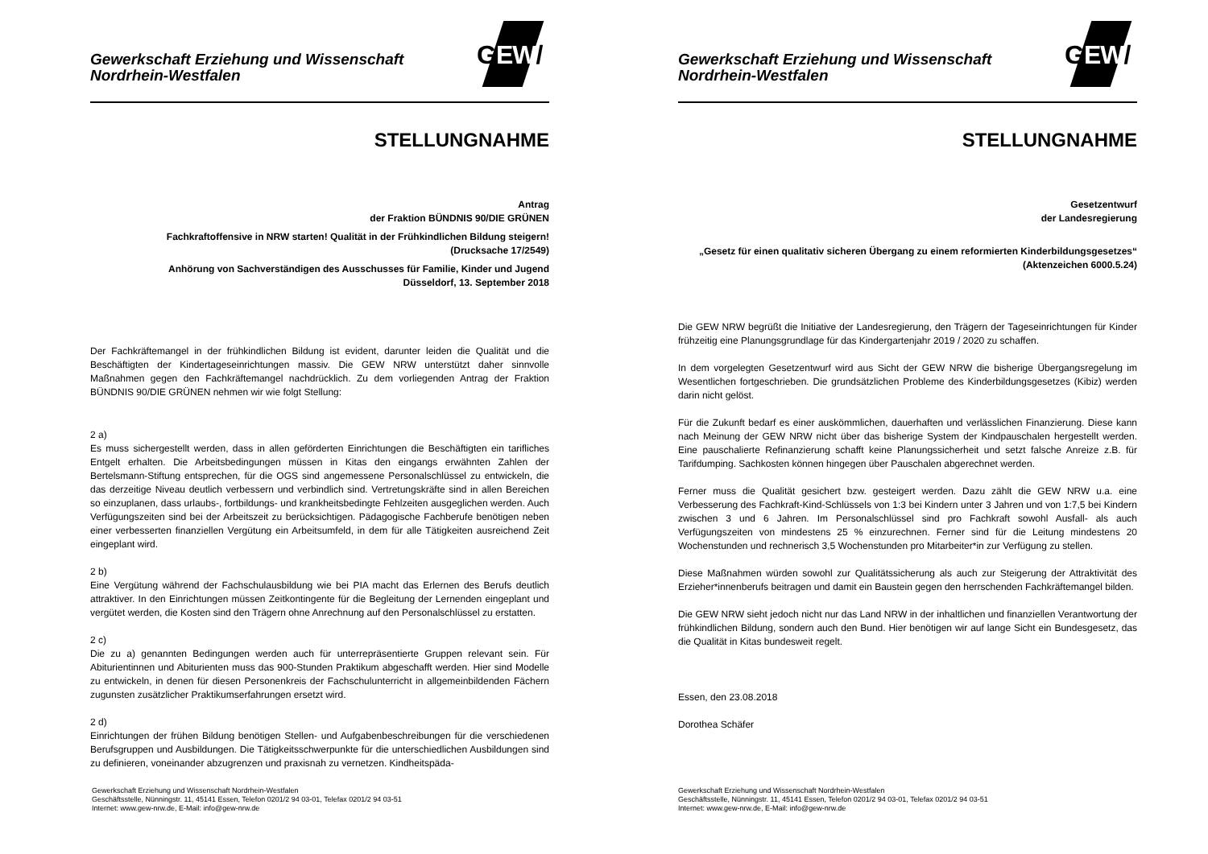Gewerkschaft Erziehung und Wissenschaft
Nordrhein-Westfalen
GEW/
STELLUNGNAHME
Antrag
der Fraktion BÜNDNIS 90/DIE GRÜNEN
Fachkraftoffensive in NRW starten! Qualität in der Frühkindlichen Bildung steigern!
(Drucksache 17/2549)
Anhörung von Sachverständigen des Ausschusses für Familie, Kinder und Jugend
Düsseldorf, 13. September 2018
Der Fachkräftemangel in der frühkindlichen Bildung ist evident, darunter leiden die Qualität und die Beschäftigten der Kindertageseinrichtungen massiv. Die GEW NRW unterstützt daher sinnvolle Maßnahmen gegen den Fachkräftemangel nachdrücklich. Zu dem vorliegenden Antrag der Fraktion BÜNDNIS 90/DIE GRÜNEN nehmen wir wie folgt Stellung:
2 a)
Es muss sichergestellt werden, dass in allen geförderten Einrichtungen die Beschäftigten ein tarifliches Entgelt erhalten. Die Arbeitsbedingungen müssen in Kitas den eingangs erwähnten Zahlen der Bertelsmann-Stiftung entsprechen, für die OGS sind angemessene Personalschlüssel zu entwickeln, die das derzeitige Niveau deutlich verbessern und verbindlich sind. Vertretungskräfte sind in allen Bereichen so einzuplanen, dass urlaubs-, fortbildungs- und krankheitsbedingte Fehlzeiten ausgeglichen werden. Auch Verfügungszeiten sind bei der Arbeitszeit zu berücksichtigen. Pädagogische Fachberufe benötigen neben einer verbesserten finanziellen Vergütung ein Arbeitsumfeld, in dem für alle Tätigkeiten ausreichend Zeit eingeplant wird.
2 b)
Eine Vergütung während der Fachschulausbildung wie bei PIA macht das Erlernen des Berufs deutlich attraktiver. In den Einrichtungen müssen Zeitkontingente für die Begleitung der Lernenden eingeplant und vergütet werden, die Kosten sind den Trägern ohne Anrechnung auf den Personalschlüssel zu erstatten.
2 c)
Die zu a) genannten Bedingungen werden auch für unterrepräsentierte Gruppen relevant sein. Für Abiturientinnen und Abiturienten muss das 900-Stunden Praktikum abgeschafft werden. Hier sind Modelle zu entwickeln, in denen für diesen Personenkreis der Fachschulunterricht in allgemeinbildenden Fächern zugunsten zusätzlicher Praktikumserfahrungen ersetzt wird.
2 d)
Einrichtungen der frühen Bildung benötigen Stellen- und Aufgabenbeschreibungen für die verschiedenen Berufsgruppen und Ausbildungen. Die Tätigkeitsschwerpunkte für die unterschiedlichen Ausbildungen sind zu definieren, voneinander abzugrenzen und praxisnah zu vernetzen. Kindheitspäda-
Gewerkschaft Erziehung und Wissenschaft Nordrhein-Westfalen
Geschäftsstelle, Nünningstr. 11, 45141 Essen, Telefon 0201/2 94 03-01, Telefax 0201/2 94 03-51
Internet: www.gew-nrw.de, E-Mail: info@gew-nrw.de
Gewerkschaft Erziehung und Wissenschaft
Nordrhein-Westfalen
GEW/
STELLUNGNAHME
Gesetzentwurf
der Landesregierung
„Gesetz für einen qualitativ sicheren Übergang zu einem reformierten Kinderbildungsgesetzes“
(Aktenzeichen 6000.5.24)
Die GEW NRW begrüßt die Initiative der Landesregierung, den Trägern der Tageseinrichtungen für Kinder frühzeitig eine Planungsgrundlage für das Kindergartenjahr 2019 / 2020 zu schaffen.
In dem vorgelegten Gesetzentwurf wird aus Sicht der GEW NRW die bisherige Übergangsregelung im Wesentlichen fortgeschrieben. Die grundsätzlichen Probleme des Kinderbildungsgesetzes (Kibiz) werden darin nicht gelöst.
Für die Zukunft bedarf es einer auskömmlichen, dauerhaften und verlässlichen Finanzierung. Diese kann nach Meinung der GEW NRW nicht über das bisherige System der Kindpauschalen hergestellt werden. Eine pauschalierte Refinanzierung schafft keine Planungssicherheit und setzt falsche Anreize z.B. für Tarifdumping. Sachkosten können hingegen über Pauschalen abgerechnet werden.
Ferner muss die Qualität gesichert bzw. gesteigert werden. Dazu zählt die GEW NRW u.a. eine Verbesserung des Fachkraft-Kind-Schlüssels von 1:3 bei Kindern unter 3 Jahren und von 1:7,5 bei Kindern zwischen 3 und 6 Jahren. Im Personalschlüssel sind pro Fachkraft sowohl Ausfall- als auch Verfügungszeiten von mindestens 25 % einzurechnen. Ferner sind für die Leitung mindestens 20 Wochenstunden und rechnerisch 3,5 Wochenstunden pro Mitarbeiter*in zur Verfügung zu stellen.
Diese Maßnahmen würden sowohl zur Qualitätssicherung als auch zur Steigerung der Attraktivität des Erzieher*innenberufs beitragen und damit ein Baustein gegen den herrschenden Fachkräftemangel bilden.
Die GEW NRW sieht jedoch nicht nur das Land NRW in der inhaltlichen und finanziellen Verantwortung der frühkindlichen Bildung, sondern auch den Bund. Hier benötigen wir auf lange Sicht ein Bundesgesetz, das die Qualität in Kitas bundesweit regelt.
Essen, den 23.08.2018
Dorothea Schäfer
Gewerkschaft Erziehung und Wissenschaft Nordrhein-Westfalen
Geschäftsstelle, Nünningstr. 11, 45141 Essen, Telefon 0201/2 94 03-01, Telefax 0201/2 94 03-51
Internet: www.gew-nrw.de, E-Mail: info@gew-nrw.de